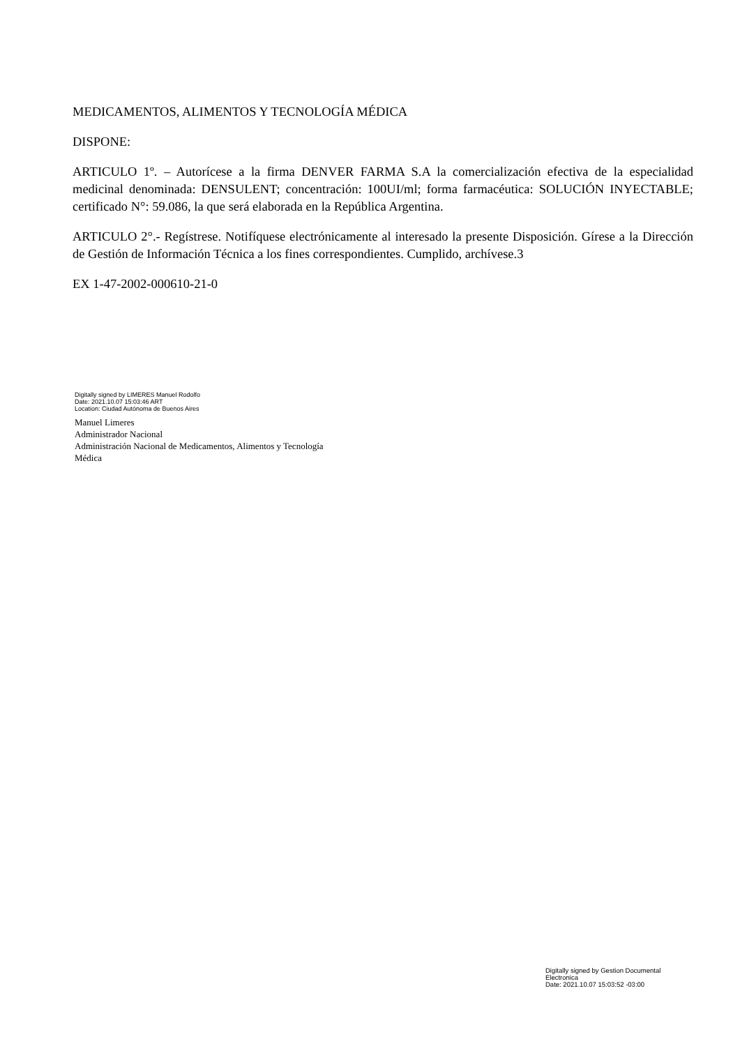MEDICAMENTOS, ALIMENTOS Y TECNOLOGÍA MÉDICA
DISPONE:
ARTICULO 1º. – Autorícese a la firma DENVER FARMA S.A la comercialización efectiva de la especialidad medicinal denominada: DENSULENT; concentración: 100UI/ml; forma farmacéutica: SOLUCIÓN INYECTABLE; certificado N°: 59.086, la que será elaborada en la República Argentina.
ARTICULO 2°.- Regístrese. Notifíquese electrónicamente al interesado la presente Disposición. Gírese a la Dirección de Gestión de Información Técnica a los fines correspondientes. Cumplido, archívese.3
EX 1-47-2002-000610-21-0
Digitally signed by LIMERES Manuel Rodolfo
Date: 2021.10.07 15:03:46 ART
Location: Ciudad Autónoma de Buenos Aires
Manuel Limeres
Administrador Nacional
Administración Nacional de Medicamentos, Alimentos y Tecnología
Médica
Digitally signed by Gestion Documental
Electronica
Date: 2021.10.07 15:03:52 -03:00